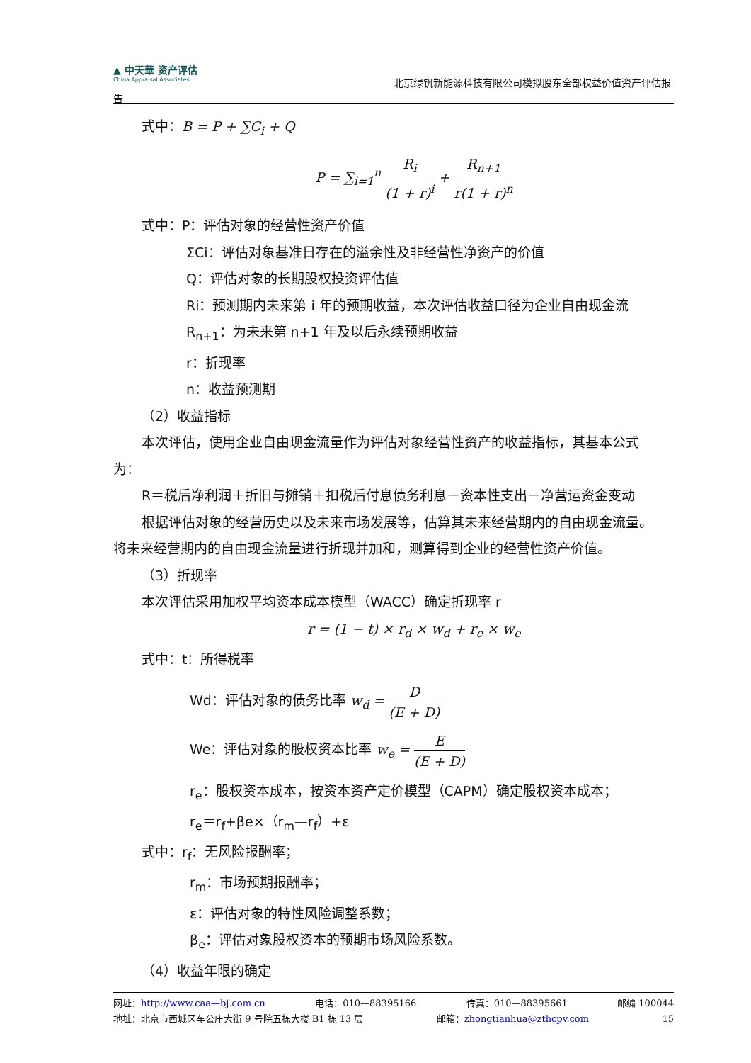▲ 中天華 资产评估
China Appraisal Associates
北京绿钒新能源科技有限公司模拟股东全部权益价值资产评估报
告
式中：B = P + ∑C<sub>i</sub> + Q
P = ∑<sub>i=1</sub><sup>n</sup> R<sub>i</sub> (1 + r)<sup>i</sup> + R<sub>n+1</sub> r(1 + r)<sup>n</sup>
式中：P：评估对象的经营性资产价值
ΣCi：评估对象基准日存在的溢余性及非经营性净资产的价值
Q：评估对象的长期股权投资评估值
Ri：预测期内未来第 i 年的预期收益，本次评估收益口径为企业自由现金流
R<sub>n+1</sub>：为未来第 n+1 年及以后永续预期收益
r：折现率
n：收益预测期
（2）收益指标
本次评估，使用企业自由现金流量作为评估对象经营性资产的收益指标，其基本公式
为：
R＝税后净利润＋折旧与摊销＋扣税后付息债务利息－资本性支出－净营运资金变动
根据评估对象的经营历史以及未来市场发展等，估算其未来经营期内的自由现金流量。
将未来经营期内的自由现金流量进行折现并加和，测算得到企业的经营性资产价值。
（3）折现率
本次评估采用加权平均资本成本模型（WACC）确定折现率 r
r = (1 − t) × r<sub>d</sub> × w<sub>d</sub> + r<sub>e</sub> × w<sub>e</sub>
式中：t：所得税率
Wd：评估对象的债务比率 w<sub>d</sub> = D (E + D)
We：评估对象的股权资本比率 w<sub>e</sub> = E (E + D)
r<sub>e</sub>：股权资本成本，按资本资产定价模型（CAPM）确定股权资本成本；
r<sub>e</sub>＝r<sub>f</sub>+βe×（r<sub>m</sub>—r<sub>f</sub>）+ε
式中：r<sub>f</sub>：无风险报酬率；
r<sub>m</sub>：市场预期报酬率；
ε：评估对象的特性风险调整系数；
β<sub>e</sub>：评估对象股权资本的预期市场风险系数。
（4）收益年限的确定
网址：http://www.caa—bj.com.cn 电话：010—88395166 传真：010—88395661 邮编 100044
地址：北京市西城区车公庄大街 9 号院五栋大楼 B1 栋 13 层 邮箱：zhongtianhua@zthcpv.com 15